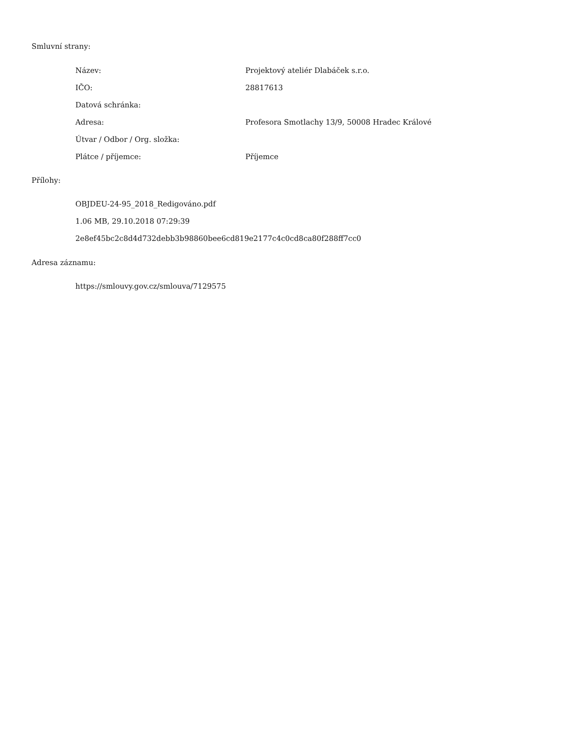Smluvní strany:
| Název: | Projektový ateliér Dlabáček s.r.o. |
| IČO: | 28817613 |
| Datová schránka: | |
| Adresa: | Profesora Smotlachy 13/9, 50008 Hradec Králové |
| Útvar / Odbor / Org. složka: | |
| Plátce / příjemce: | Příjemce |
Přílohy:
OBJDEU-24-95_2018_Redigováno.pdf
1.06 MB, 29.10.2018 07:29:39
2e8ef45bc2c8d4d732debb3b98860bee6cd819e2177c4c0cd8ca80f288ff7cc0
Adresa záznamu:
https://smlouvy.gov.cz/smlouva/7129575